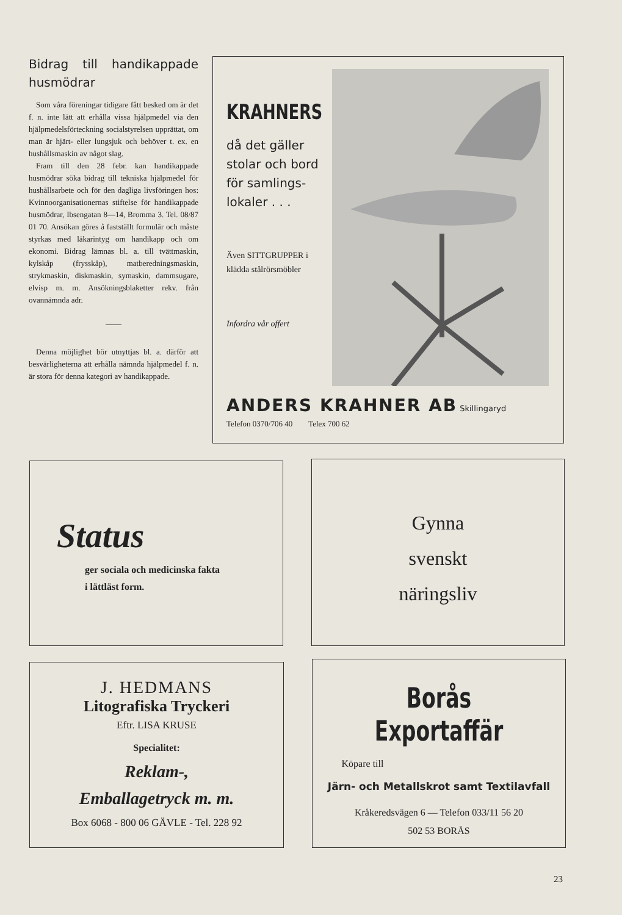Bidrag till handikappade husmödrar
Som våra föreningar tidigare fått besked om är det f. n. inte lätt att erhålla vissa hjälpmedel via den hjälpmedelsförteckning socialstyrelsen upprättat, om man är hjärt- eller lungsjuk och behöver t. ex. en hushållsmaskin av något slag.
Fram till den 28 febr. kan handikappade husmödrar söka bidrag till tekniska hjälpmedel för hushållsarbete och för den dagliga livsföringen hos: Kvinnoorganisationernas stiftelse för handikappade husmödrar, Ibsengatan 8—14, Bromma 3. Tel. 08/87 01 70. Ansökan göres å fastställt formulär och måste styrkas med läkarintyg om handikapp och om ekonomi. Bidrag lämnas bl. a. till tvättmaskin, kylskåp (frysskåp), matberedningsmaskin, strykmaskin, diskmaskin, symaskin, dammsugare, elvisp m. m. Ansökningsblaketter rekv. från ovannämnda adr.
Denna möjlighet bör utnyttjas bl. a. därför att besvärligheterna att erhålla nämnda hjälpmedel f. n. är stora för denna kategori av handikappade.
KRAHNERS
då det gäller stolar och bord för samlings-lokaler . . .
Även SITTGRUPPER i klädda stålrörsmöbler
Infordra vår offert
ANDERS KRAHNER AB Skillingaryd
Telefon 0370/706 40 Telex 700 62
Status
ger sociala och medicinska fakta
i lättläst form.
Gynna
svenskt
näringsliv
J. HEDMANS
Litografiska Tryckeri
Eftr. LISA KRUSE
Specialitet:
Reklam-,
Emballagetryck m. m.
Box 6068 - 800 06 GÄVLE - Tel. 228 92
Borås Exportaffär
Köpare till
Järn- och Metallskrot samt Textilavfall
Kråkeredsvägen 6 — Telefon 033/11 56 20
502 53 BORÅS
23